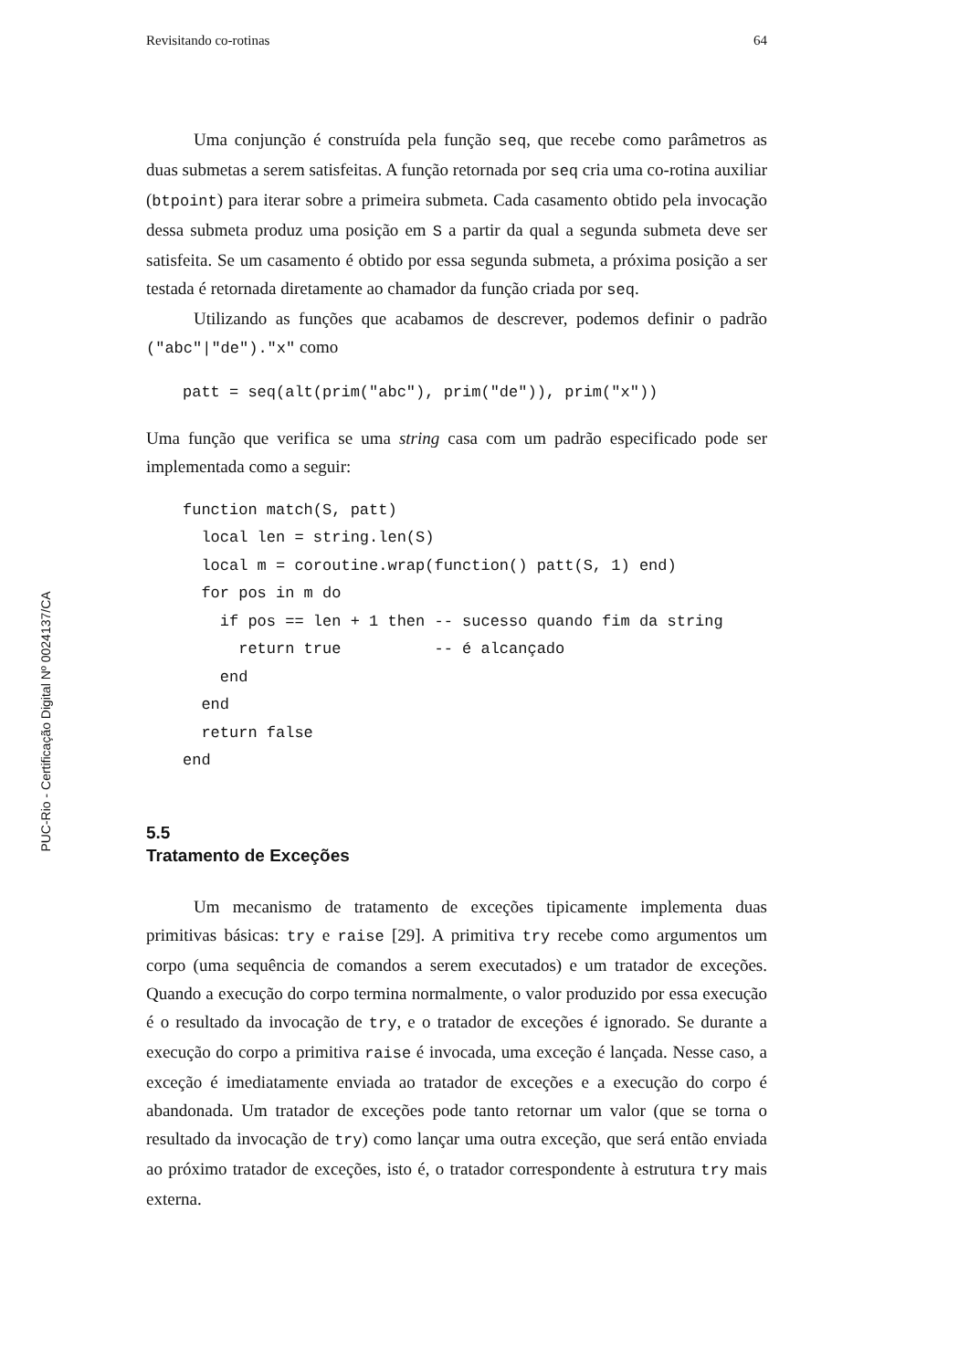PUC-Rio - Certificação Digital Nº 0024137/CA
Revisitando co-rotinas 64
Uma conjunção é construída pela função seq, que recebe como parâmetros as duas submetas a serem satisfeitas. A função retornada por seq cria uma co-rotina auxiliar (btpoint) para iterar sobre a primeira submeta. Cada casamento obtido pela invocação dessa submeta produz uma posição em S a partir da qual a segunda submeta deve ser satisfeita. Se um casamento é obtido por essa segunda submeta, a próxima posição a ser testada é retornada diretamente ao chamador da função criada por seq.
Utilizando as funções que acabamos de descrever, podemos definir o padrão ("abc"|"de")."x" como
patt = seq(alt(prim("abc"), prim("de")), prim("x"))
Uma função que verifica se uma string casa com um padrão especificado pode ser implementada como a seguir:
function match(S, patt)
  local len = string.len(S)
  local m = coroutine.wrap(function() patt(S, 1) end)
  for pos in m do
    if pos == len + 1 then -- sucesso quando fim da string
      return true          -- é alcançado
    end
  end
  return false
end
5.5
Tratamento de Exceções
Um mecanismo de tratamento de exceções tipicamente implementa duas primitivas básicas: try e raise [29]. A primitiva try recebe como argumentos um corpo (uma sequência de comandos a serem executados) e um tratador de exceções. Quando a execução do corpo termina normalmente, o valor produzido por essa execução é o resultado da invocação de try, e o tratador de exceções é ignorado. Se durante a execução do corpo a primitiva raise é invocada, uma exceção é lançada. Nesse caso, a exceção é imediatamente enviada ao tratador de exceções e a execução do corpo é abandonada. Um tratador de exceções pode tanto retornar um valor (que se torna o resultado da invocação de try) como lançar uma outra exceção, que será então enviada ao próximo tratador de exceções, isto é, o tratador correspondente à estrutura try mais externa.